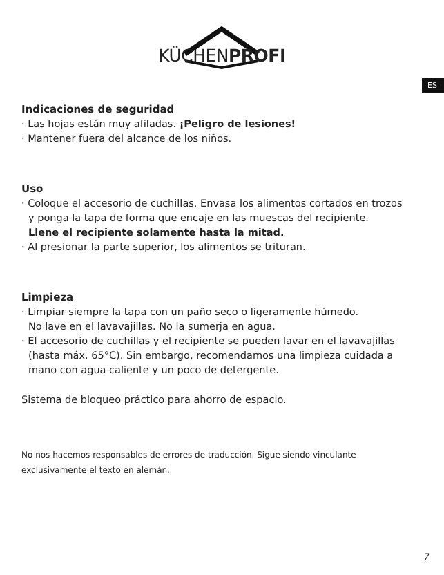KÜCHENPROFI
ES
Indicaciones de seguridad
· Las hojas están muy afiladas. ¡Peligro de lesiones!
· Mantener fuera del alcance de los niños.
Uso
· Coloque el accesorio de cuchillas. Envasa los alimentos cortados en trozos
y ponga la tapa de forma que encaje en las muescas del recipiente.
Llene el recipiente solamente hasta la mitad.
· Al presionar la parte superior, los alimentos se trituran.
Limpieza
· Limpiar siempre la tapa con un paño seco o ligeramente húmedo.
No lave en el lavavajillas. No la sumerja en agua.
· El accesorio de cuchillas y el recipiente se pueden lavar en el lavavajillas
(hasta máx. 65°C). Sin embargo, recomendamos una limpieza cuidada a mano con agua caliente y un poco de detergente.
Sistema de bloqueo práctico para ahorro de espacio.
No nos hacemos responsables de errores de traducción. Sigue siendo vinculante exclusivamente el texto en alemán.
7